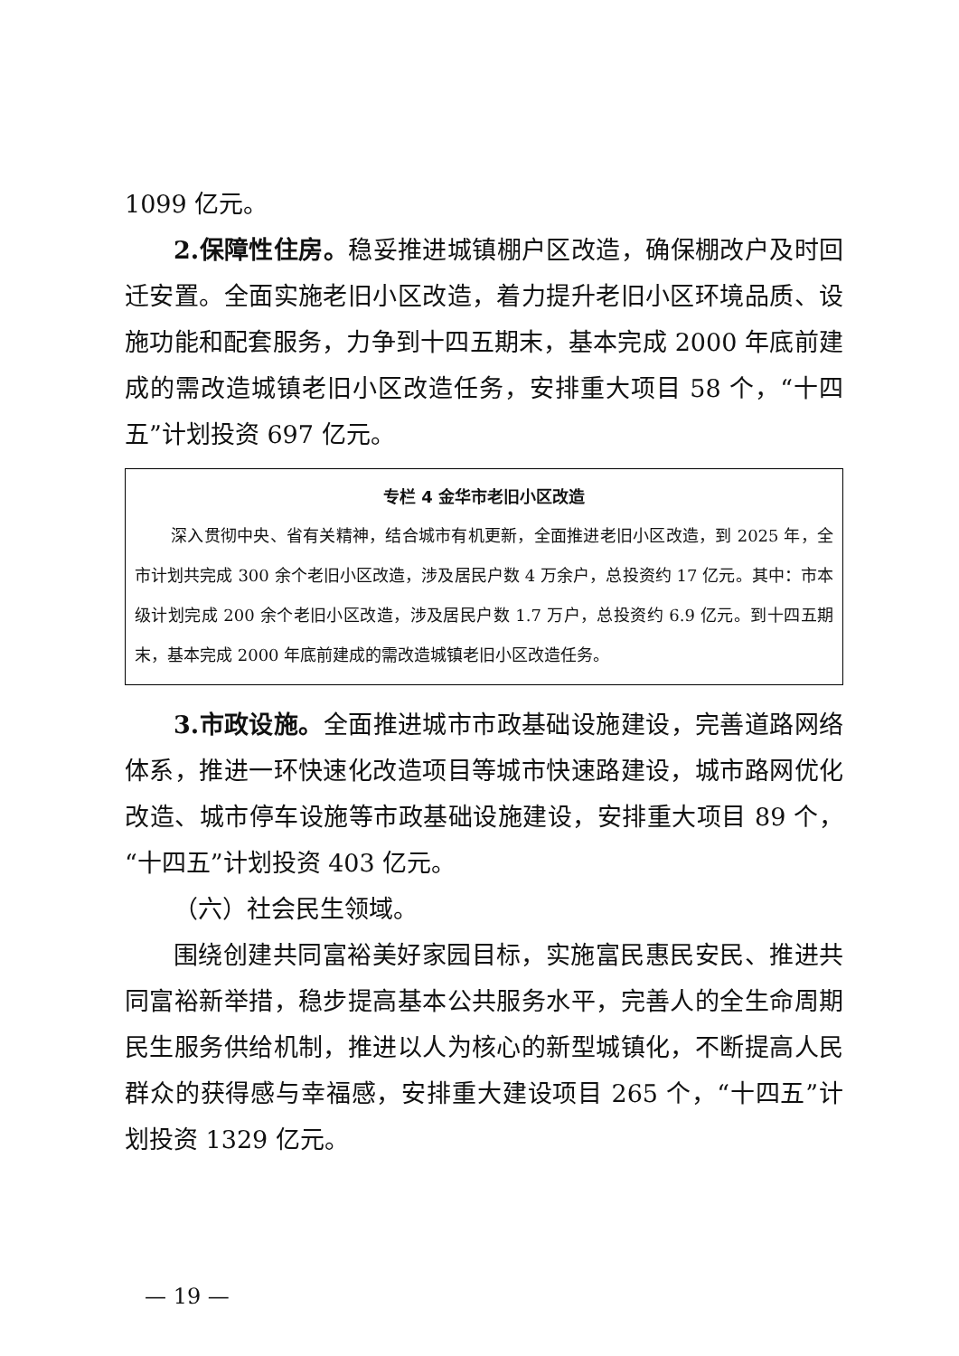1099 亿元。
2.保障性住房。稳妥推进城镇棚户区改造，确保棚改户及时回迁安置。全面实施老旧小区改造，着力提升老旧小区环境品质、设施功能和配套服务，力争到十四五期末，基本完成 2000 年底前建成的需改造城镇老旧小区改造任务，安排重大项目 58 个，“十四五”计划投资 697 亿元。
专栏 4 金华市老旧小区改造
深入贯彻中央、省有关精神，结合城市有机更新，全面推进老旧小区改造，到 2025 年，全市计划共完成 300 余个老旧小区改造，涉及居民户数 4 万余户，总投资约 17 亿元。其中：市本级计划完成 200 余个老旧小区改造，涉及居民户数 1.7 万户，总投资约 6.9 亿元。到十四五期末，基本完成 2000 年底前建成的需改造城镇老旧小区改造任务。
3.市政设施。全面推进城市市政基础设施建设，完善道路网络体系，推进一环快速化改造项目等城市快速路建设，城市路网优化改造、城市停车设施等市政基础设施建设，安排重大项目 89 个，“十四五”计划投资 403 亿元。
（六）社会民生领域。
围绕创建共同富裕美好家园目标，实施富民惠民安民、推进共同富裕新举措，稳步提高基本公共服务水平，完善人的全生命周期民生服务供给机制，推进以人为核心的新型城镇化，不断提高人民群众的获得感与幸福感，安排重大建设项目 265 个，“十四五”计划投资 1329 亿元。
— 19 —